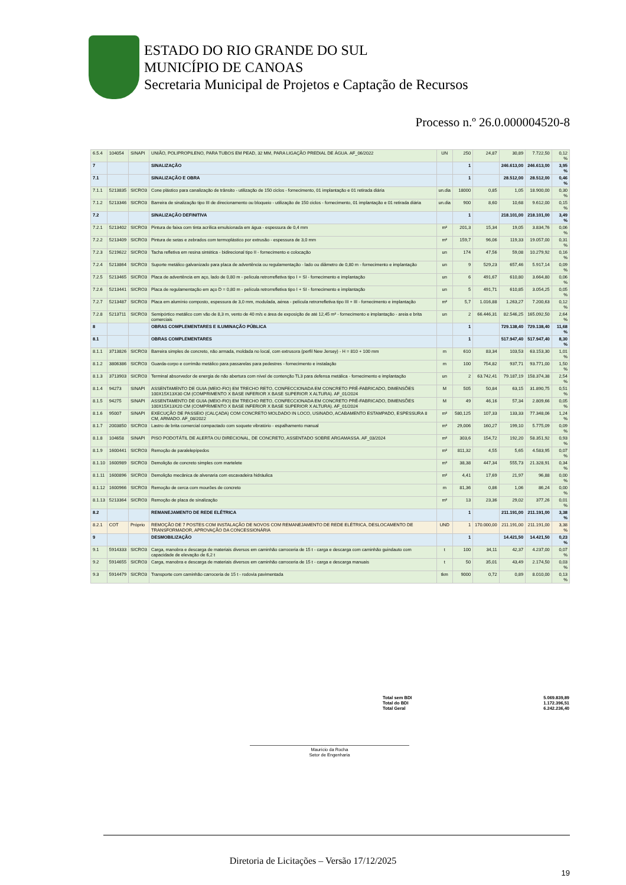ESTADO DO RIO GRANDE DO SUL
MUNICÍPIO DE CANOAS
Secretaria Municipal de Projetos e Captação de Recursos
Processo n.º 26.0.000004520-8
| 6.5.4 | 104054 | SINAPI | UNIÃO, POLIPROPILENO, PARA TUBOS EM PEAD, 32 MM, PARA LIGAÇÃO PREDIAL DE ÁGUA. AF_06/2022 | UN | 250 | 24,87 | 30,89 | 7.722,50 | 0,12 % |
| 7 | | | SINALIZAÇÃO | | 1 | | 246.613,00 | 246.613,00 | 3,95 % |
| 7.1 | | | SINALIZAÇÃO E OBRA | | 1 | | 28.512,00 | 28.512,00 | 0,46 % |
| 7.1.1 | 5213835 | SICRO3 | Cone plástico para canalização de trânsito - utilização de 150 ciclos - fornecimento, 01 implantação e 01 retirada diária | un.dia | 18000 | 0,85 | 1,05 | 18.900,00 | 0,30 % |
| 7.1.2 | 5213346 | SICRO3 | Barreira de sinalização tipo III de direcionamento ou bloqueio - utilização de 150 ciclos - fornecimento, 01 implantação e 01 retirada diária | un.dia | 900 | 8,60 | 10,68 | 9.612,00 | 0,15 % |
| 7.2 | | | SINALIZAÇÃO DEFINITIVA | | 1 | | 218.101,00 | 218.101,00 | 3,49 % |
| 7.2.1 | 5213402 | SICRO3 | Pintura de faixa com tinta acrílica emulsionada em água - espessura de 0,4 mm | m² | 201,3 | 15,34 | 19,05 | 3.834,76 | 0,06 % |
| 7.2.2 | 5213409 | SICRO3 | Pintura de setas e zebrados com termoplástico por extrusão - espessura de 3,0 mm | m² | 159,7 | 96,06 | 119,33 | 19.057,00 | 0,31 % |
| 7.2.3 | 5219622 | SICRO3 | Tacha refletiva em resina sintética - bidirecional tipo II - fornecimento e colocação | un | 174 | 47,56 | 59,08 | 10.279,92 | 0,16 % |
| 7.2.4 | 5213864 | SICRO3 | Suporte metálico galvanizado para placa de advertência ou regulamentação - lado ou diâmetro de 0,80 m - fornecimento e implantação | un | 9 | 529,23 | 657,46 | 5.917,14 | 0,09 % |
| 7.2.5 | 5213465 | SICRO3 | Placa de advertência em aço, lado de 0,80 m - película retrorrefletiva tipo I + SI - fornecimento e implantação | un | 6 | 491,67 | 610,80 | 3.664,80 | 0,06 % |
| 7.2.6 | 5213441 | SICRO3 | Placa de regulamentação em aço D = 0,80 m - película retrorrefletiva tipo I + SI - fornecimento e implantação | un | 5 | 491,71 | 610,85 | 3.054,25 | 0,05 % |
| 7.2.7 | 5213487 | SICRO3 | Placa em alumínio composto, espessura de 3,0 mm, modulada, aérea - película retrorrefletiva tipo III + III - fornecimento e implantação | m² | 5,7 | 1.016,88 | 1.263,27 | 7.200,63 | 0,12 % |
| 7.2.8 | 5213711 | SICRO3 | Semipórtico metálico com vão de 8,3 m, vento de 40 m/s e área de exposição de até 12,45 m² - fornecimento e implantação - areia e brita comerciais | un | 2 | 66.446,31 | 82.546,25 | 165.092,50 | 2,64 % |
| 8 | | | OBRAS COMPLEMENTARES E ILUMINAÇÃO PÚBLICA | | 1 | | 729.138,40 | 729.138,40 | 11,68 % |
| 8.1 | | | OBRAS COMPLEMENTARES | | 1 | | 517.947,40 | 517.947,40 | 8,30 % |
| 8.1.1 | 3713826 | SICRO3 | Barreira simples de concreto, não armada, moldada no local, com extrusora (perfil New Jersey) - H = 810 + 100 mm | m | 610 | 83,34 | 103,53 | 63.153,30 | 1,01 % |
| 8.1.2 | 3806386 | SICRO3 | Guarda-corpo e corrimão metálico para passarelas para pedestres - fornecimento e instalação | m | 100 | 754,82 | 937,71 | 93.771,00 | 1,50 % |
| 8.1.3 | 3713903 | SICRO3 | Terminal absorvedor de energia de não abertura com nível de contenção TL3 para defensa metálica - fornecimento e implantação | un | 2 | 63.742,41 | 79.187,19 | 158.374,38 | 2,54 % |
| 8.1.4 | 94273 | SINAPI | ASSENTAMENTO DE GUIA (MEIO-FIO) EM TRECHO RETO, CONFECCIONADA EM CONCRETO PRÉ-FABRICADO, DIMENSÕES 100X15X13X30 CM (COMPRIMENTO X BASE INFERIOR X BASE SUPERIOR X ALTURA). AF_01/2024 | M | 505 | 50,84 | 63,15 | 31.890,75 | 0,51 % |
| 8.1.5 | 94275 | SINAPI | ASSENTAMENTO DE GUIA (MEIO-FIO) EM TRECHO RETO, CONFECCIONADA EM CONCRETO PRÉ-FABRICADO, DIMENSÕES 100X15X13X20 CM (COMPRIMENTO X BASE INFERIOR X BASE SUPERIOR X ALTURA). AF_01/2024 | M | 49 | 46,16 | 57,34 | 2.809,66 | 0,05 % |
| 8.1.6 | 95007 | SINAPI | EXECUÇÃO DE PASSEIO (CALÇADA) COM CONCRETO MOLDADO IN LOCO, USINADO, ACABAMENTO ESTAMPADO, ESPESSURA 8 CM, ARMADO. AF_08/2022 | m² | 580,125 | 107,33 | 133,33 | 77.348,06 | 1,24 % |
| 8.1.7 | 2003850 | SICRO3 | Lastro de brita comercial compactado com soquete vibratório - espalhamento manual | m³ | 29,006 | 160,27 | 199,10 | 5.775,09 | 0,09 % |
| 8.1.8 | 104658 | SINAPI | PISO PODOTÁTIL DE ALERTA OU DIRECIONAL, DE CONCRETO, ASSENTADO SOBRE ARGAMASSA. AF_03/2024 | m² | 303,6 | 154,72 | 192,20 | 58.351,92 | 0,93 % |
| 8.1.9 | 1600441 | SICRO3 | Remoção de paralelepípedos | m² | 811,32 | 4,55 | 5,65 | 4.583,95 | 0,07 % |
| 8.1.10 | 1600989 | SICRO3 | Demolição de concreto simples com martelete | m³ | 38,38 | 447,34 | 555,73 | 21.328,91 | 0,34 % |
| 8.1.11 | 1600896 | SICRO3 | Demolição mecânica de alvenaria com escavadeira hidráulica | m² | 4,41 | 17,69 | 21,97 | 96,88 | 0,00 % |
| 8.1.12 | 1600966 | SICRO3 | Remoção de cerca com mourões de concreto | m | 81,36 | 0,86 | 1,06 | 86,24 | 0,00 % |
| 8.1.13 | 5213364 | SICRO3 | Remoção de placa de sinalização | m² | 13 | 23,36 | 29,02 | 377,26 | 0,01 % |
| 8.2 | | | REMANEJAMENTO DE REDE ELÉTRICA | | 1 | | 211.191,00 | 211.191,00 | 3,38 % |
| 8.2.1 | COT | Próprio | REMOÇÃO DE 7 POSTES COM INSTALAÇÃO DE NOVOS COM REMANEJAMENTO DE REDE ELÉTRICA, DESLOCAMENTO DE TRANSFORMADOR, APROVAÇÃO DA CONCESSIONÁRIA | UND | 1 | 170.000,00 | 211.191,00 | 211.191,00 | 3,38 % |
| 9 | | | DESMOBILIZAÇÃO | | 1 | | 14.421,50 | 14.421,50 | 0,23 % |
| 9.1 | 5914333 | SICRO3 | Carga, manobra e descarga de materiais diversos em caminhão carroceria de 15 t - carga e descarga com caminhão guindauto com capacidade de elevação de 6,2 t | t | 100 | 34,11 | 42,37 | 4.237,00 | 0,07 % |
| 9.2 | 5914655 | SICRO3 | Carga, manobra e descarga de materiais diversos em caminhão carroceria de 15 t - carga e descarga manuais | t | 50 | 35,01 | 43,49 | 2.174,50 | 0,03 % |
| 9.3 | 5914479 | SICRO3 | Transporte com caminhão carroceria de 15 t - rodovia pavimentada | tkm | 9000 | 0,72 | 0,89 | 8.010,00 | 0,13 % |
Total sem BDI 5.069.839,89
Total do BDI 1.172.396,51
Total Geral 6.242.236,40
Maurício da Rocha
Setor de Engenharia
Diretoria de Licitações – Versão 17/12/2025
19